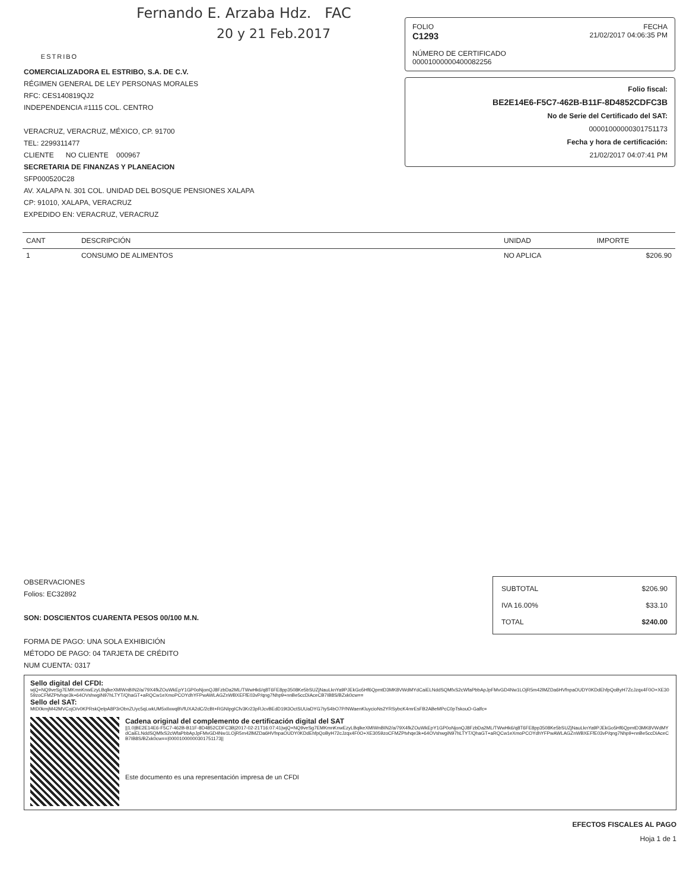Fernando E. Arzaba Hdz. FAC
20 y 21 Feb.2017
ESTRIBO
FOLIO FECHA
C1293 21/02/2017 04:06:35 PM
NÚMERO DE CERTIFICADO
00001000000400082256
Folio fiscal:
BE2E14E6-F5C7-462B-B11F-8D4852CDFC3B
No de Serie del Certificado del SAT:
00001000000301751173
Fecha y hora de certificación:
21/02/2017 04:07:41 PM
COMERCIALIZADORA EL ESTRIBO, S.A. DE C.V.
RÉGIMEN GENERAL DE LEY PERSONAS MORALES
RFC: CES140819QJ2
INDEPENDENCIA #1115 COL. CENTRO
VERACRUZ, VERACRUZ, MÉXICO, CP. 91700
TEL: 2299311477
CLIENTE NO CLIENTE 000967
SECRETARIA DE FINANZAS Y PLANEACION
SFP000520C28
AV. XALAPA N. 301 COL. UNIDAD DEL BOSQUE PENSIONES XALAPA
CP: 91010, XALAPA, VERACRUZ
EXPEDIDO EN: VERACRUZ, VERACRUZ
| CANT | DESCRIPCIÓN | UNIDAD | IMPORTE |
| --- | --- | --- | --- |
| 1 | CONSUMO DE ALIMENTOS | NO APLICA | $206.90 |
SUBTOTAL $206.90
IVA 16.00% $33.10
TOTAL $240.00
OBSERVACIONES
Folios: EC32892
SON: DOSCIENTOS CUARENTA PESOS 00/100 M.N.
FORMA DE PAGO: UNA SOLA EXHIBICIÓN
MÉTODO DE PAGO: 04 TARJETA DE CRÉDITO
NUM CUENTA: 0317
Sello digital del CFDI:
wjQ+NQ9veSg7EMKmnKnwEzyLBqlkeXMIWnBIN2/a/79X4fkZOuWkEpY1GP0oNjonQJ8FzbDa2ML/TWwHk6/q8T6FE8pp3508Ke5bSUZjNauLknYa9PJEkGo5Hf6QpmtD3MK8VWdMYdCaiELNddSQMfxS2cWfaPbbApJpFMvGD4Nw1LOjR5m42lMZDa6HVfnpaOUDY0KDdEhfpQoByH7ZcJzqx4F0O+XE3059zoCFMZPtvhqe3k+64OVshwgiN97hLTYT/QhaGT+aRQCw1eXmoPCOYdhYFPwAWLAGZnWBXEFfE03vP/qng7Nhp9+nnBe5ccDiAceCB7IB8S/BZxk0cw==
Sello del SAT:
MtD0kmjM42MVCojO/v0KPRskQelpA8P3rObnZUyc5qLwkUM5xIlxwqBVfUXA2dC/2cBt+RGNIpgICfv3Kr23pRJcvBEdD19t3OctSUUaDYG7tyS4bO7P/NWaenKluycioNs2YRSybcK4mrEsFB2ABeMPcC0pTskouO-Galfc=
Cadena original del complemento de certificación digital del SAT
||1.0|BE2E14E6-F5C7-462B-B11F-8D4852CDFC3B|2017-02-21T16:07:41|wjQ+NQ9veSg7EMKmnKnwEzyLBqlkeXMIWnBIN2/a/79X4fkZOuWkEpY1GP0oNjonQJ8FzbDa2ML/TWwHk6/q8T6FE8pp3508Ke5bSUZjNauLknYa9PJEkGo5Hf6QpmtD3MK8VWdMYdCaiELNddSQMfxS2cWfaPbbApJpFMvGD4Nw1LOjR5m42lMZDa6HVfnpaOUDY0KDdEhfpQoByH72cJzqx4F0O+XE3059zoCFMZPtvhqe3k+64OVshwgiN97hLTYT/QhaGT+aRQCw1eXmoPCOYdhYFPwAWLAGZnWBXEFfE03vP/qng7Nhp9+nnBe5ccDiAceCB7IB8S/BZxk0cw==|00001000000301751173||
Este documento es una representación impresa de un CFDI
EFECTOS FISCALES AL PAGO
Hoja 1 de 1